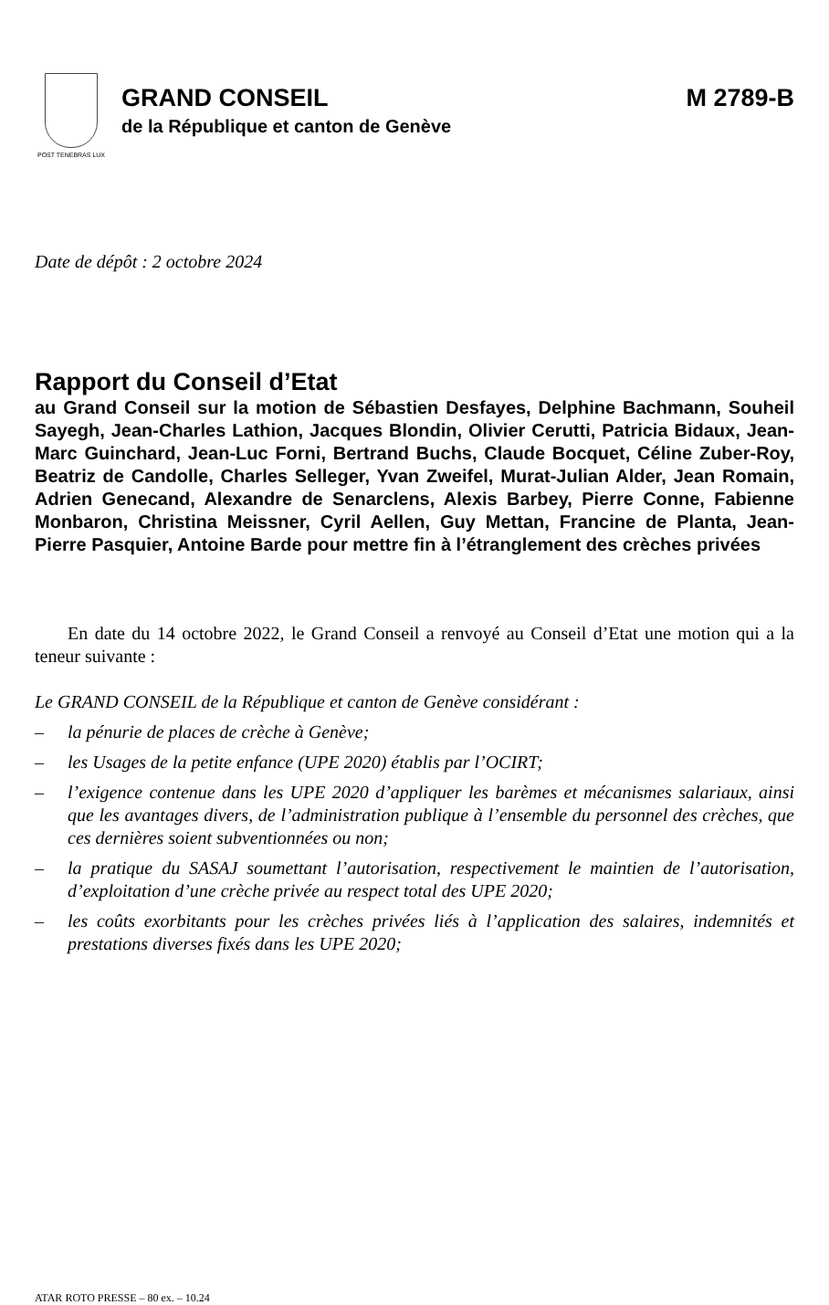POST TENEBRAS LUX
GRAND CONSEIL M 2789-B
de la République et canton de Genève
Date de dépôt : 2 octobre 2024
Rapport du Conseil d’Etat
au Grand Conseil sur la motion de Sébastien Desfayes, Delphine Bachmann, Souheil Sayegh, Jean-Charles Lathion, Jacques Blondin, Olivier Cerutti, Patricia Bidaux, Jean-Marc Guinchard, Jean-Luc Forni, Bertrand Buchs, Claude Bocquet, Céline Zuber-Roy, Beatriz de Candolle, Charles Selleger, Yvan Zweifel, Murat-Julian Alder, Jean Romain, Adrien Genecand, Alexandre de Senarclens, Alexis Barbey, Pierre Conne, Fabienne Monbaron, Christina Meissner, Cyril Aellen, Guy Mettan, Francine de Planta, Jean-Pierre Pasquier, Antoine Barde pour mettre fin à l’étranglement des crèches privées
En date du 14 octobre 2022, le Grand Conseil a renvoyé au Conseil d’Etat une motion qui a la teneur suivante :
Le GRAND CONSEIL de la République et canton de Genève considérant :
– la pénurie de places de crèche à Genève;
– les Usages de la petite enfance (UPE 2020) établis par l’OCIRT;
– l’exigence contenue dans les UPE 2020 d’appliquer les barèmes et mécanismes salariaux, ainsi que les avantages divers, de l’administration publique à l’ensemble du personnel des crèches, que ces dernières soient subventionnées ou non;
– la pratique du SASAJ soumettant l’autorisation, respectivement le maintien de l’autorisation, d’exploitation d’une crèche privée au respect total des UPE 2020;
– les coûts exorbitants pour les crèches privées liés à l’application des salaires, indemnités et prestations diverses fixés dans les UPE 2020;
ATAR ROTO PRESSE – 80 ex. – 10.24